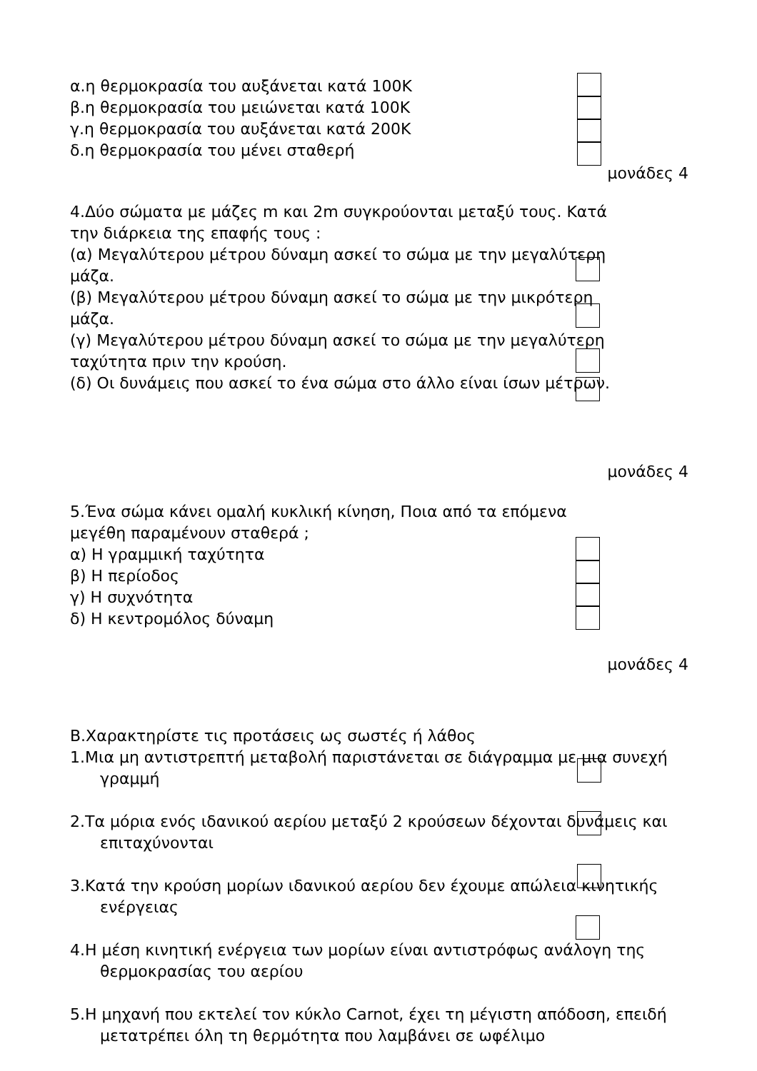α.η θερμοκρασία του αυξάνεται κατά 100Κ
β.η θερμοκρασία του μειώνεται κατά 100Κ
γ.η θερμοκρασία του αυξάνεται κατά 200Κ
δ.η θερμοκρασία του μένει σταθερή
μονάδες 4
4.Δύο σώματα με μάζες m και 2m συγκρούονται μεταξύ τους. Κατά την διάρκεια της επαφής τους :
(α) Μεγαλύτερου μέτρου δύναμη ασκεί το σώμα με την μεγαλύτερη μάζα.
(β) Μεγαλύτερου μέτρου δύναμη ασκεί το σώμα με την μικρότερη μάζα.
(γ) Μεγαλύτερου μέτρου δύναμη ασκεί το σώμα με την μεγαλύτερη ταχύτητα πριν την κρούση.
(δ) Οι δυνάμεις που ασκεί το ένα σώμα στο άλλο είναι ίσων μέτρων.
μονάδες 4
5.Ένα σώμα κάνει ομαλή κυκλική κίνηση, Ποια από τα επόμενα μεγέθη παραμένουν σταθερά ;
α) Η γραμμική ταχύτητα
β) Η περίοδος
γ) Η συχνότητα
δ) Η κεντρομόλος δύναμη
μονάδες 4
Β.Χαρακτηρίστε τις προτάσεις ως σωστές ή λάθος
1.Μια μη αντιστρεπτή μεταβολή παριστάνεται σε διάγραμμα με μια συνεχή
γραμμή
2.Τα μόρια ενός ιδανικού αερίου μεταξύ 2 κρούσεων δέχονται δυνάμεις και
επιταχύνονται
3.Κατά την κρούση μορίων ιδανικού αερίου δεν έχουμε απώλεια κινητικής
ενέργειας
4.Η μέση κινητική ενέργεια των μορίων είναι αντιστρόφως ανάλογη της
θερμοκρασίας του αερίου
5.Η μηχανή που εκτελεί τον κύκλο Carnot, έχει τη μέγιστη απόδοση, επειδή
μετατρέπει όλη τη θερμότητα που λαμβάνει σε ωφέλιμο